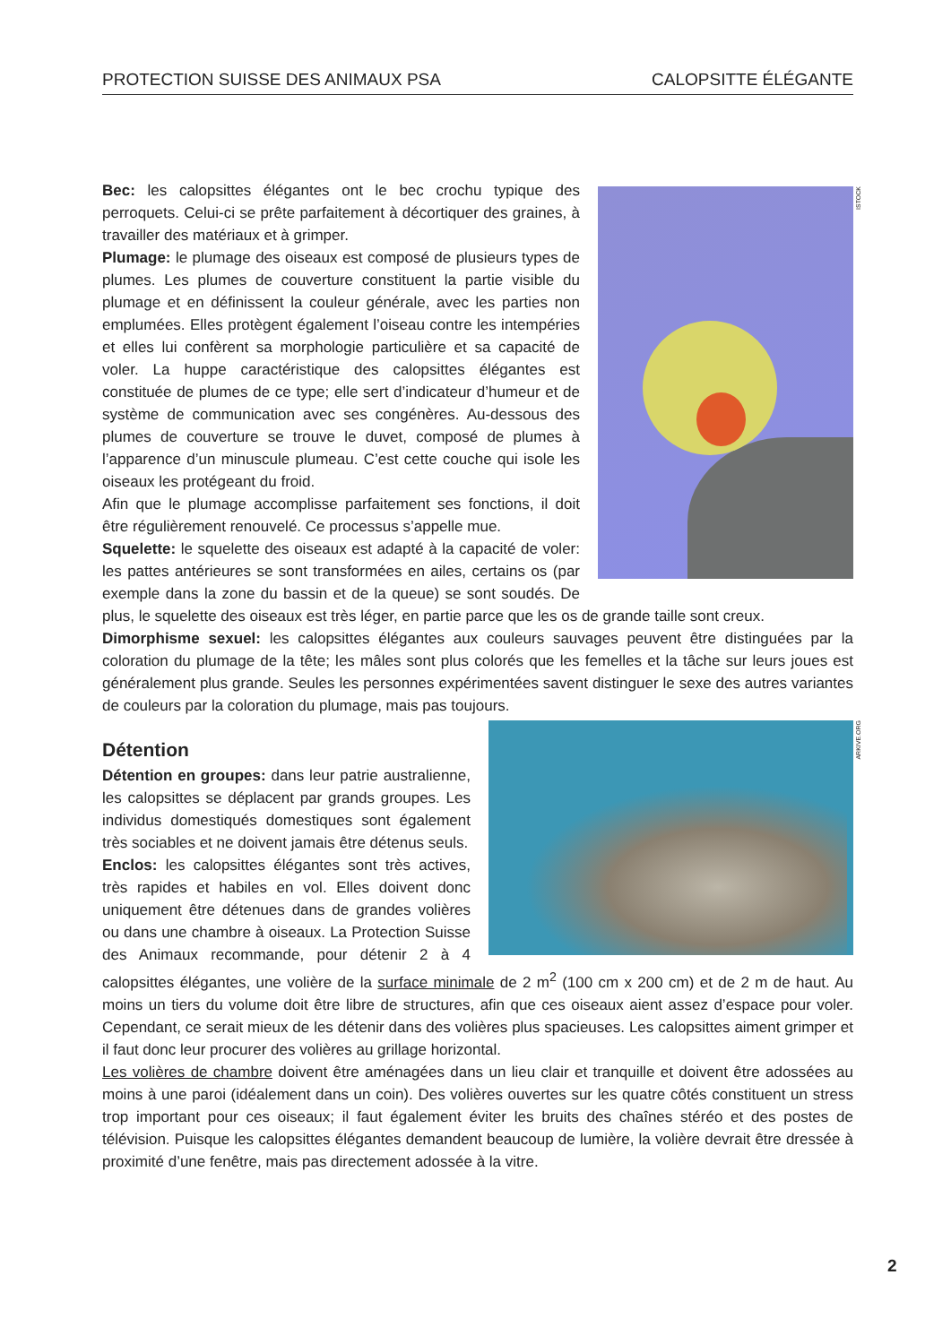PROTECTION SUISSE DES ANIMAUX PSA CALOPSITTE ÉLÉGANTE
ISTOCK
Bec: les calopsittes élégantes ont le bec crochu typique des perroquets. Celui-ci se prête parfaitement à décortiquer des graines, à travailler des matériaux et à grimper.
Plumage: le plumage des oiseaux est composé de plusieurs types de plumes. Les plumes de couverture constituent la partie visible du plumage et en définissent la couleur générale, avec les parties non emplumées. Elles protègent également l’oiseau contre les intempéries et elles lui confèrent sa morphologie particulière et sa capacité de voler. La huppe caractéristique des calopsittes élégantes est constituée de plumes de ce type; elle sert d’indicateur d’humeur et de système de communication avec ses congénères. Au-dessous des plumes de couverture se trouve le duvet, composé de plumes à l’apparence d’un minuscule plumeau. C’est cette couche qui isole les oiseaux les protégeant du froid.
Afin que le plumage accomplisse parfaitement ses fonctions, il doit être régulièrement renouvelé. Ce processus s’appelle mue.
Squelette: le squelette des oiseaux est adapté à la capacité de voler: les pattes antérieures se sont transformées en ailes, certains os (par exemple dans la zone du bassin et de la queue) se sont soudés. De plus, le squelette des oiseaux est très léger, en partie parce que les os de grande taille sont creux.
Dimorphisme sexuel: les calopsittes élégantes aux couleurs sauvages peuvent être distinguées par la coloration du plumage de la tête; les mâles sont plus colorés que les femelles et la tâche sur leurs joues est généralement plus grande. Seules les personnes expérimentées savent distinguer le sexe des autres variantes de couleurs par la coloration du plumage, mais pas toujours.
ARKIVE.ORG
Détention
Détention en groupes: dans leur patrie australienne, les calopsittes se déplacent par grands groupes. Les individus domestiqués domestiques sont également très sociables et ne doivent jamais être détenus seuls.
Enclos: les calopsittes élégantes sont très actives, très rapides et habiles en vol. Elles doivent donc uniquement être détenues dans de grandes volières ou dans une chambre à oiseaux. La Protection Suisse des Animaux recommande, pour détenir 2 à 4 calopsittes élégantes, une volière de la surface minimale de 2 m<sup>2</sup> (100 cm x 200 cm) et de 2 m de haut. Au moins un tiers du volume doit être libre de structures, afin que ces oiseaux aient assez d’espace pour voler. Cependant, ce serait mieux de les détenir dans des volières plus spacieuses. Les calopsittes aiment grimper et il faut donc leur procurer des volières au grillage horizontal.
Les volières de chambre doivent être aménagées dans un lieu clair et tranquille et doivent être adossées au moins à une paroi (idéalement dans un coin). Des volières ouvertes sur les quatre côtés constituent un stress trop important pour ces oiseaux; il faut également éviter les bruits des chaînes stéréo et des postes de télévision. Puisque les calopsittes élégantes demandent beaucoup de lumière, la volière devrait être dressée à proximité d’une fenêtre, mais pas directement adossée à la vitre.
2